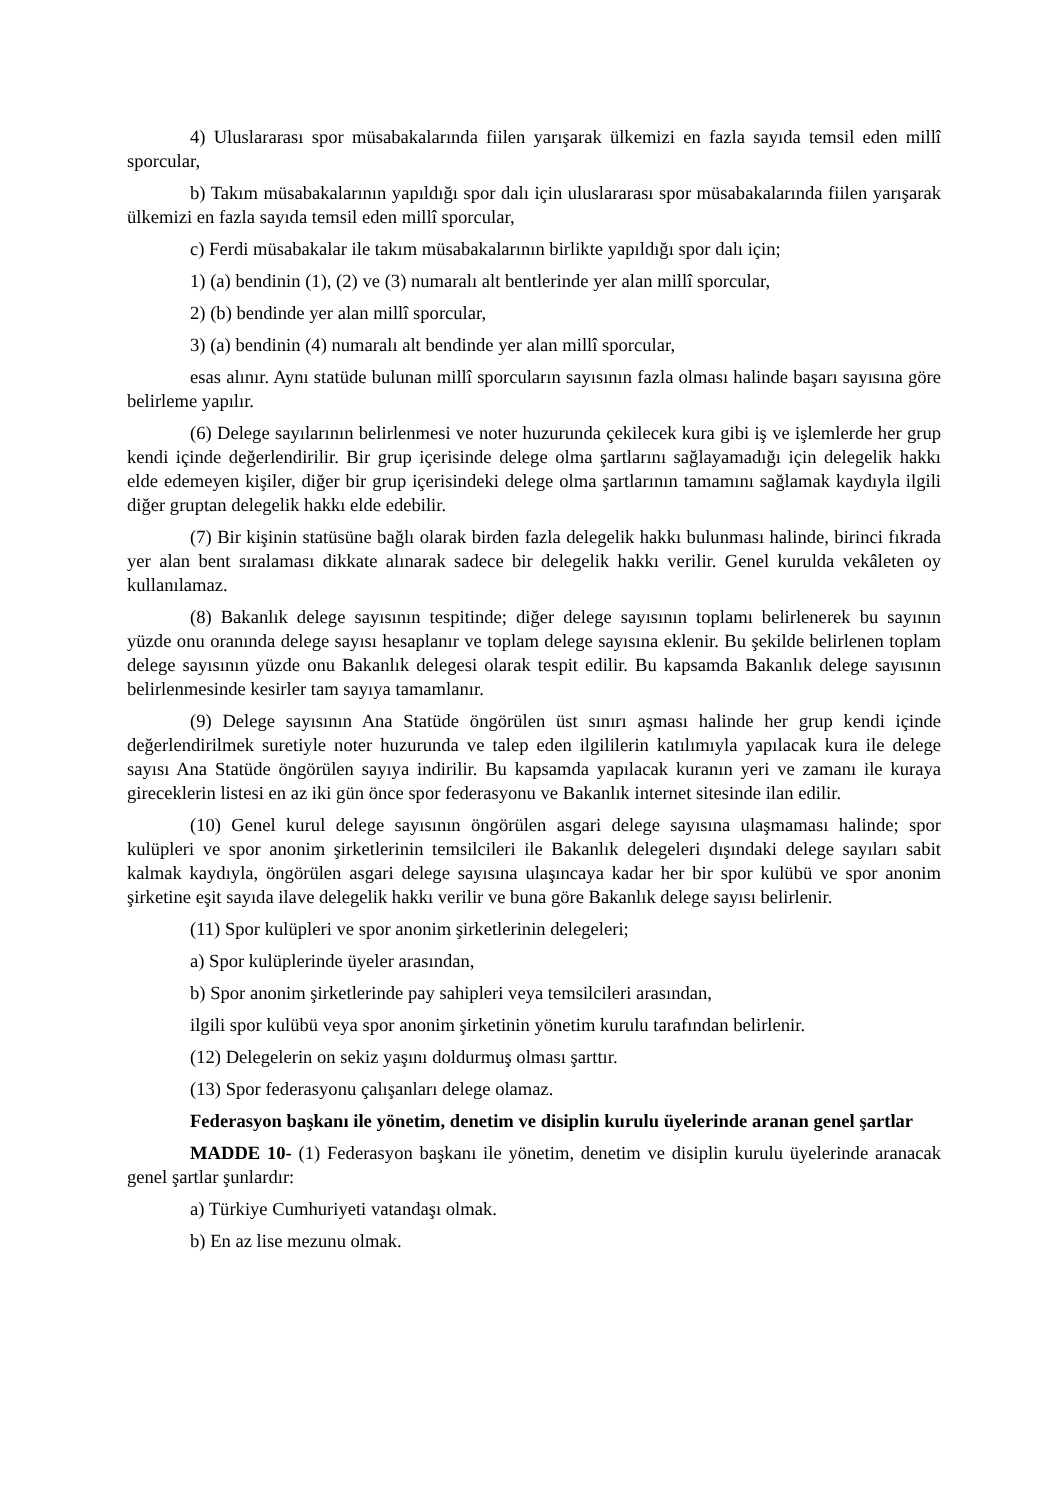4) Uluslararası spor müsabakalarında fiilen yarışarak ülkemizi en fazla sayıda temsil eden millî sporcular,
b) Takım müsabakalarının yapıldığı spor dalı için uluslararası spor müsabakalarında fiilen yarışarak ülkemizi en fazla sayıda temsil eden millî sporcular,
c) Ferdi müsabakalar ile takım müsabakalarının birlikte yapıldığı spor dalı için;
1) (a) bendinin (1), (2) ve (3) numaralı alt bentlerinde yer alan millî sporcular,
2) (b) bendinde yer alan millî sporcular,
3) (a) bendinin (4) numaralı alt bendinde yer alan millî sporcular,
esas alınır. Aynı statüde bulunan millî sporcuların sayısının fazla olması halinde başarı sayısına göre belirleme yapılır.
(6) Delege sayılarının belirlenmesi ve noter huzurunda çekilecek kura gibi iş ve işlemlerde her grup kendi içinde değerlendirilir. Bir grup içerisinde delege olma şartlarını sağlayamadığı için delegelik hakkı elde edemeyen kişiler, diğer bir grup içerisindeki delege olma şartlarının tamamını sağlamak kaydıyla ilgili diğer gruptan delegelik hakkı elde edebilir.
(7) Bir kişinin statüsüne bağlı olarak birden fazla delegelik hakkı bulunması halinde, birinci fıkrada yer alan bent sıralaması dikkate alınarak sadece bir delegelik hakkı verilir. Genel kurulda vekâleten oy kullanılamaz.
(8) Bakanlık delege sayısının tespitinde; diğer delege sayısının toplamı belirlenerek bu sayının yüzde onu oranında delege sayısı hesaplanır ve toplam delege sayısına eklenir. Bu şekilde belirlenen toplam delege sayısının yüzde onu Bakanlık delegesi olarak tespit edilir. Bu kapsamda Bakanlık delege sayısının belirlenmesinde kesirler tam sayıya tamamlanır.
(9) Delege sayısının Ana Statüde öngörülen üst sınırı aşması halinde her grup kendi içinde değerlendirilmek suretiyle noter huzurunda ve talep eden ilgililerin katılımıyla yapılacak kura ile delege sayısı Ana Statüde öngörülen sayıya indirilir. Bu kapsamda yapılacak kuranın yeri ve zamanı ile kuraya gireceklerin listesi en az iki gün önce spor federasyonu ve Bakanlık internet sitesinde ilan edilir.
(10) Genel kurul delege sayısının öngörülen asgari delege sayısına ulaşmaması halinde; spor kulüpleri ve spor anonim şirketlerinin temsilcileri ile Bakanlık delegeleri dışındaki delege sayıları sabit kalmak kaydıyla, öngörülen asgari delege sayısına ulaşıncaya kadar her bir spor kulübü ve spor anonim şirketine eşit sayıda ilave delegelik hakkı verilir ve buna göre Bakanlık delege sayısı belirlenir.
(11) Spor kulüpleri ve spor anonim şirketlerinin delegeleri;
a) Spor kulüplerinde üyeler arasından,
b) Spor anonim şirketlerinde pay sahipleri veya temsilcileri arasından,
ilgili spor kulübü veya spor anonim şirketinin yönetim kurulu tarafından belirlenir.
(12) Delegelerin on sekiz yaşını doldurmuş olması şarttır.
(13) Spor federasyonu çalışanları delege olamaz.
Federasyon başkanı ile yönetim, denetim ve disiplin kurulu üyelerinde aranan genel şartlar
MADDE 10- (1) Federasyon başkanı ile yönetim, denetim ve disiplin kurulu üyelerinde aranacak genel şartlar şunlardır:
a) Türkiye Cumhuriyeti vatandaşı olmak.
b) En az lise mezunu olmak.